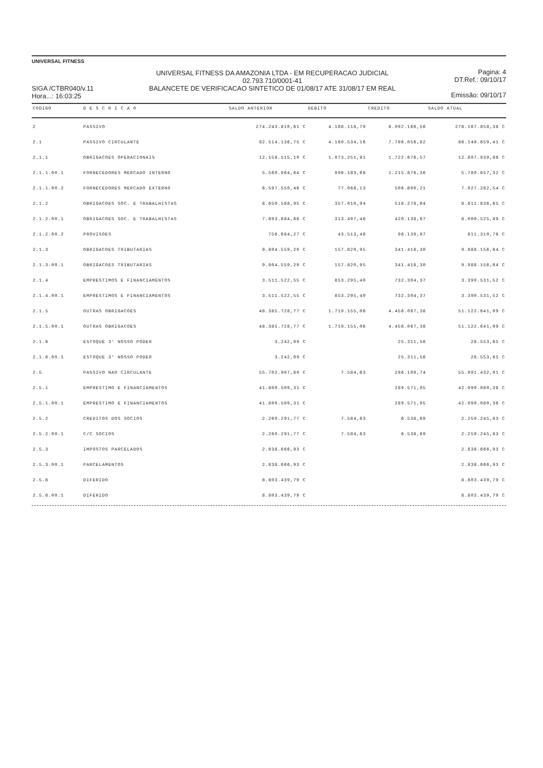UNIVERSAL FITNESS
SIGA /CTBR040/v.11
Hora...: 16:03:25
UNIVERSAL FITNESS DA AMAZONIA LTDA - EM RECUPERACAO JUDICIAL
02.793.710/0001-41
BALANCETE DE VERIFICACAO SINTETICO DE 01/08/17 ATE 31/08/17 EM REAL
Pagina: 4
DT.Ref.: 09/10/17
Emissão: 09/10/17
| CODIGO | D E S C R I C A O | SALDO ANTERIOR | DEBITO | CREDITO | SALDO ATUAL |
| --- | --- | --- | --- | --- | --- |
| 2 | PASSIVO | 274.243.810,61 C | 4.168.118,79 | 8.092.166,56 | 278.167.858,38 C |
| 2.1 | PASSIVO CIRCULANTE | 82.514.136,75 C | 4.160.534,16 | 7.796.056,82 | 86.149.659,41 C |
| 2.1.1 | OBRIGACOES OPERACIONAIS | 12.158.515,10 C | 1.073.251,81 | 1.722.676,57 | 12.807.939,86 C |
| 2.1.1.00.1 | FORNECEDORES MERCADO INTERNO | 5.560.964,64 C | 996.183,68 | 1.215.876,36 | 5.780.657,32 C |
| 2.1.1.00.2 | FORNECEDORES MERCADO EXTERNO | 6.597.550,46 C | 77.068,13 | 506.800,21 | 7.027.282,54 C |
| 2.1.2 | OBRIGACOES SOC. E TRABALHISTAS | 8.650.568,95 C | 357.010,94 | 518.278,64 | 8.811.836,65 C |
| 2.1.2.00.1 | OBRIGACOES SOC. E TRABALHISTAS | 7.893.884,68 C | 313.497,46 | 420.138,67 | 8.000.525,89 C |
| 2.1.2.00.2 | PROVISOES | 756.684,27 C | 43.513,48 | 98.139,97 | 811.310,76 C |
| 2.1.3 | OBRIGACOES TRIBUTARIAS | 9.804.559,29 C | 157.820,95 | 341.418,30 | 9.988.156,64 C |
| 2.1.3.00.1 | OBRIGACOES TRIBUTARIAS | 9.804.559,29 C | 157.820,95 | 341.418,30 | 9.988.156,64 C |
| 2.1.4 | EMPRESTIMOS E FINANCIAMENTOS | 3.511.522,55 C | 853.295,40 | 732.304,37 | 3.390.531,52 C |
| 2.1.4.00.1 | EMPRESTIMOS E FINANCIAMENTOS | 3.511.522,55 C | 853.295,40 | 732.304,37 | 3.390.531,52 C |
| 2.1.5 | OUTRAS OBRIGACOES | 48.385.728,77 C | 1.719.155,06 | 4.456.067,38 | 51.122.641,09 C |
| 2.1.5.00.1 | OUTRAS OBRIGACOES | 48.385.728,77 C | 1.719.155,06 | 4.456.067,38 | 51.122.641,09 C |
| 2.1.6 | ESTOQUE 3° NOSSO PODER | 3.242,09 C | | 25.311,56 | 28.553,65 C |
| 2.1.6.00.1 | ESTOQUE 3° NOSSO PODER | 3.242,09 C | | 25.311,56 | 28.553,65 C |
| 2.5 | PASSIVO NAO CIRCULANTE | 55.702.907,80 C | 7.584,63 | 296.109,74 | 55.991.432,91 C |
| 2.5.1 | EMPRESTIMO E FINANCIAMENTOS | 41.800.509,31 C | | 289.571,05 | 42.090.080,36 C |
| 2.5.1.00.1 | EMPRESTIMO E FINANCIAMENTOS | 41.800.509,31 C | | 289.571,05 | 42.090.080,36 C |
| 2.5.2 | CREDITOS DOS SOCIOS | 2.260.291,77 C | 7.584,63 | 6.538,69 | 2.259.245,83 C |
| 2.5.2.00.1 | C/C SOCIOS | 2.260.291,77 C | 7.584,63 | 6.538,69 | 2.259.245,83 C |
| 2.5.3 | IMPOSTOS PARCELADOS | 2.838.666,93 C | | | 2.838.666,93 C |
| 2.5.3.00.1 | PARCELAMENTOS | 2.838.666,93 C | | | 2.838.666,93 C |
| 2.5.6 | DIFERIDO | 8.803.439,79 C | | | 8.803.439,79 C |
| 2.5.6.00.1 | DIFERIDO | 8.803.439,79 C | | | 8.803.439,79 C |